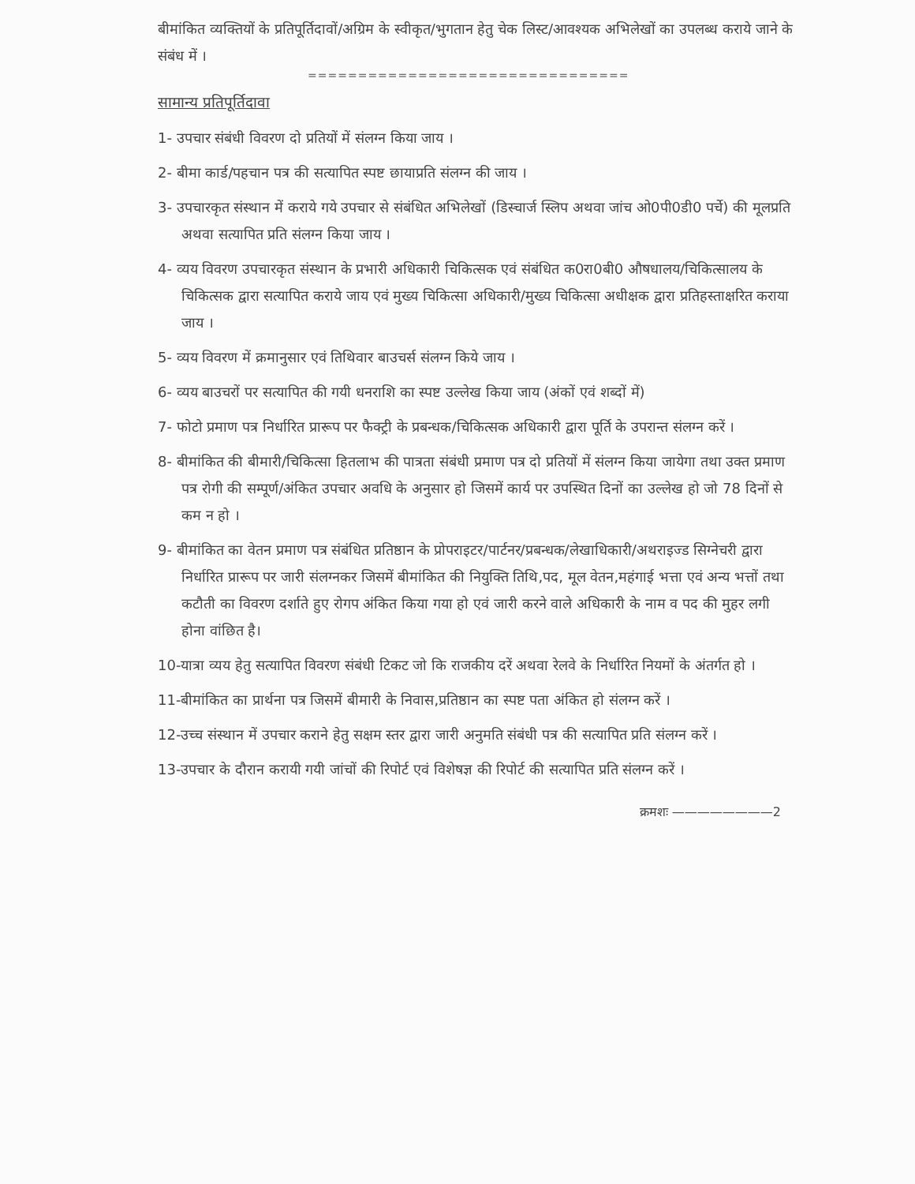बीमांकित व्यक्तियों के प्रतिपूर्तिदावों/अग्रिम के स्वीकृत/भुगतान हेतु चेक लिस्ट/आवश्यक अभिलेखों का उपलब्ध कराये जाने के संबंध में ।
================================
सामान्य प्रतिपूर्तिदावा
1- उपचार संबंधी विवरण दो प्रतियों में संलग्न किया जाय ।
2- बीमा कार्ड/पहचान पत्र की सत्यापित स्पष्ट छायाप्रति संलग्न की जाय ।
3- उपचारकृत संस्थान में कराये गये उपचार से संबंधित अभिलेखों (डिस्चार्ज स्लिप अथवा जांच ओ0पी0डी0 पर्चे) की मूलप्रति अथवा सत्यापित प्रति संलग्न किया जाय ।
4- व्यय विवरण उपचारकृत संस्थान के प्रभारी अधिकारी चिकित्सक एवं संबंधित क0रा0बी0 औषधालय/चिकित्सालय के चिकित्सक द्वारा सत्यापित कराये जाय एवं मुख्य चिकित्सा अधिकारी/मुख्य चिकित्सा अधीक्षक द्वारा प्रतिहस्ताक्षरित कराया जाय ।
5- व्यय विवरण में क्रमानुसार एवं तिथिवार बाउचर्स संलग्न किये जाय ।
6- व्यय बाउचरों पर सत्यापित की गयी धनराशि का स्पष्ट उल्लेख किया जाय (अंकों एवं शब्दों में)
7- फोटो प्रमाण पत्र निर्धारित प्रारूप पर फैक्ट्री के प्रबन्धक/चिकित्सक अधिकारी द्वारा पूर्ति के उपरान्त संलग्न करें ।
8- बीमांकित की बीमारी/चिकित्सा हितलाभ की पात्रता संबंधी प्रमाण पत्र दो प्रतियों में संलग्न किया जायेगा तथा उक्त प्रमाण पत्र रोगी की सम्पूर्ण/अंकित उपचार अवधि के अनुसार हो जिसमें कार्य पर उपस्थित दिनों का उल्लेख हो जो 78 दिनों से कम न हो ।
9- बीमांकित का वेतन प्रमाण पत्र संबंधित प्रतिष्ठान के प्रोपराइटर/पार्टनर/प्रबन्धक/लेखाधिकारी/अथराइज्ड सिग्नेचरी द्वारा निर्धारित प्रारूप पर जारी संलग्नकर जिसमें बीमांकित की नियुक्ति तिथि,पद, मूल वेतन,महंगाई भत्ता एवं अन्य भत्तों तथा कटौती का विवरण दर्शाते हुए रोगप अंकित किया गया हो एवं जारी करने वाले अधिकारी के नाम व पद की मुहर लगी होना वांछित है।
10-यात्रा व्यय हेतु सत्यापित विवरण संबंधी टिकट जो कि राजकीय दरें अथवा रेलवे के निर्धारित नियमों के अंतर्गत हो ।
11-बीमांकित का प्रार्थना पत्र जिसमें बीमारी के निवास,प्रतिष्ठान का स्पष्ट पता अंकित हो संलग्न करें ।
12-उच्च संस्थान में उपचार कराने हेतु सक्षम स्तर द्वारा जारी अनुमति संबंधी पत्र की सत्यापित प्रति संलग्न करें ।
13-उपचार के दौरान करायी गयी जांचों की रिपोर्ट एवं विशेषज्ञ की रिपोर्ट की सत्यापित प्रति संलग्न करें ।
क्रमशः ————————2